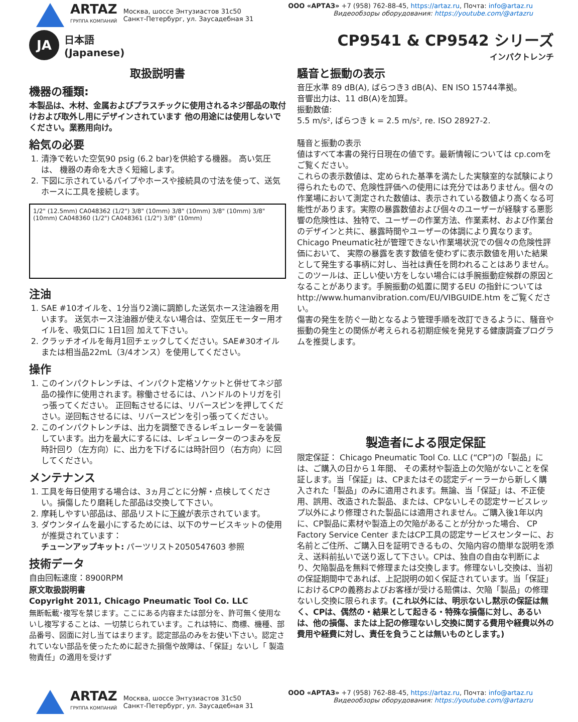ARTAZ
ГРУППА КОМПАНИЙ
Москва, шоссе Энтузиастов 31с50
Санкт-Петербург, ул. Заусадебная 31
ООО «АРТАЗ» +7 (958) 762-88-45, https://artaz.ru, Почта: info@artaz.ru
Видеообзоры оборудования: https://youtube.com/@artazru
JA
日本語
(Japanese)
CP9541 & CP9542 シリーズ
インパクトレンチ
取扱説明書
機器の種類:
本製品は、木材、金属およびプラスチックに使用されるネジ部品の取付けおよび取外し用にデザインされています 他の用途には使用しないでください。業務用向け。
給気の必要
1. 清浄で乾いた空気90 psig (6.2 bar)を供給する機器。 高い気圧は、 機器の寿命を大きく短縮します。
2. 下図に示されているパイプやホースや接続具の寸法を使って、送気ホースに工具を接続します。
1/2" (12.5mm) CA048362 (1/2") 3/8" (10mm) 3/8" (10mm) 3/8" (10mm) 3/8" (10mm) CA048360 (1/2") CA048361 (1/2") 3/8" (10mm)
注油
1. SAE #10オイルを、1分当り2滴に調節した送気ホース注油器を用います。 送気ホース注油器が使えない場合は、空気圧モーター用オイルを、吸気口に 1日1回 加えて下さい。
2. クラッチオイルを毎月1回チェックしてください。SAE#30オイルまたは相当品22mL（3/4オンス）を使用してください。
操作
1. このインパクトレンチは、インパクト定格ソケットと併せてネジ部品の操作に使用されます。稼働させるには、ハンドルのトリガを引っ張ってください。 正回転させるには、リバースピンを押してください。逆回転させるには、リバースピンを引っ張ってください。
2. このインパクトレンチは、出力を調整できるレギュレーターを装備しています。出力を最大にするには、レギュレーターのつまみを反時計回り（左方向）に、出力を下げるには時計回り（右方向）に回してください。
メンテナンス
1. 工具を毎日使用する場合は、3ヵ月ごとに分解・点検してください。損傷したり磨耗した部品は交換して下さい。
2. 摩耗しやすい部品は、部品リストに下線が表示されています。
3. ダウンタイムを最小にするためには、以下のサービスキットの使用が推奨されています：
チューンアップキット: パーツリスト2050547603 参照
技術データ
自由回転速度：8900RPM
原文取扱説明書
Copyright 2011, Chicago Pneumatic Tool Co. LLC
無断転載･複写を禁じます。ここにある内容または部分を、許可無く使用ないし複写することは、一切禁じられています。これは特に、商標、機種、部品番号、図面に対し当てはまります。認定部品のみをお使い下さい。認定されていない部品を使ったために起きた損傷や故障は、「保証」ないし「 製造物責任」の適用を受けず
騒音と振動の表示
音圧水準 89 dB(A), ばらつき3 dB(A)、EN ISO 15744準拠。
音響出力は、11 dB(A)を加算。
振動数値:
5.5 m/s², ばらつき k = 2.5 m/s², re. ISO 28927-2.
騒音と振動の表示
値はすべて本書の発行日現在の値です。最新情報については cp.comをご覧ください。
これらの表示数値は、定められた基準を満たした実験室的な試験により得られたもので、危険性評価への使用には充分ではありません。個々の作業場において測定された数値は、表示されている数値より高くなる可能性があります。実際の暴露数値および個々のユーザーが経験する悪影響の危険性は、独特で、ユーザーの作業方法、作業素材、および作業台のデザインと共に、暴露時間やユーザーの体調により異なります。Chicago Pneumatic社が管理できない作業場状況での個々の危険性評価において、 実際の暴露を表す数値を使わずに表示数値を用いた結果として発生する事柄に対し、当社は責任を問われることはありません。
このツールは、正しい使い方をしない場合には手腕振動症候群の原因となることがあります。手腕振動の処置に関するEU の指針についてはhttp://www.humanvibration.com/EU/VIBGUIDE.htm をご覧ください。
傷害の発生を防ぐ一助となるよう管理手順を改訂できるように、騒音や振動の発生との関係が考えられる初期症候を発見する健康調査プログラムを推奨します。
製造者による限定保証
限定保証： Chicago Pneumatic Tool Co. LLC (“CP”)の「製品」には、ご購入の日から１年間、 その素材や製造上の欠陥がないことを保証します。当「保証」は、CPまたはその認定ディーラーから新しく購入された「製品」のみに適用されます。無論、当「保証」は、不正使用、誤用、改造された製品、または、CPないしその認定サービスレップ以外により修理された製品には適用されません。ご購入後1年以内に、CP製品に素材や製造上の欠陥があることが分かった場合、 CP Factory Service Center またはCP工具の認定サービスセンターに、お名前とご住所、ご購入日を証明できるもの、欠陥内容の簡単な説明を添え、送料前払いで送り返して下さい。CPは、独自の自由な判断により、欠陥製品を無料で修理または交換します。修理ないし交換は、当初の保証期間中であれば、上記説明の如く保証されています。当「保証」におけるCPの義務およびお客様が受ける賠償は、欠陥「製品」の修理ないし交換に限られます。(これ以外には、明示ないし黙示の保証は無く、CPは、偶然の・結果として起きる・特殊な損傷に対し、あるいは、他の損傷、または上記の修理ないし交換に関する費用や経費以外の費用や経費に対し、責任を負うことは無いものとします。)
ARTAZ
ГРУППА КОМПАНИЙ
Москва, шоссе Энтузиастов 31с50
Санкт-Петербург, ул. Заусадебная 31
ООО «АРТАЗ» +7 (958) 762-88-45, https://artaz.ru, Почта: info@artaz.ru
Видеообзоры оборудования: https://youtube.com/@artazru